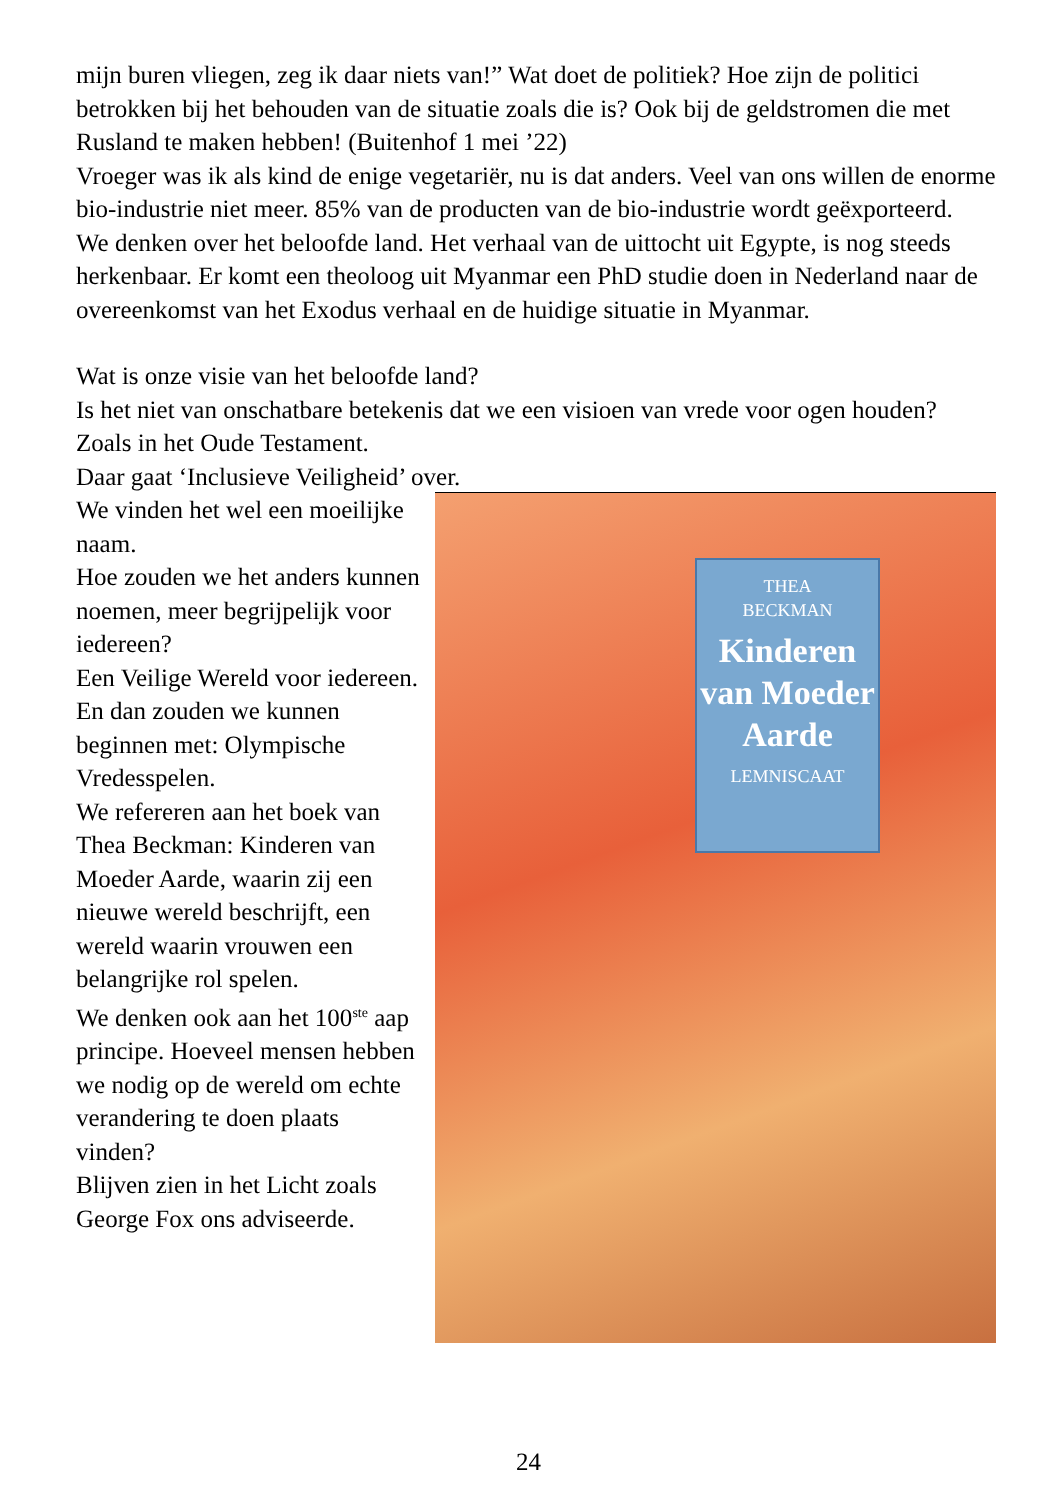mijn buren vliegen, zeg ik daar niets van!” Wat doet de politiek? Hoe zijn de politici betrokken bij het behouden van de situatie zoals die is? Ook bij de geldstromen die met Rusland te maken hebben! (Buitenhof 1 mei ’22)
Vroeger was ik als kind de enige vegetariër, nu is dat anders. Veel van ons willen de enorme bio-industrie niet meer. 85% van de producten van de bio-industrie wordt geëxporteerd.
We denken over het beloofde land. Het verhaal van de uittocht uit Egypte, is nog steeds herkenbaar. Er komt een theoloog uit Myanmar een PhD studie doen in Nederland naar de overeenkomst van het Exodus verhaal en de huidige situatie in Myanmar.
Wat is onze visie van het beloofde land?
Is het niet van onschatbare betekenis dat we een visioen van vrede voor ogen houden? Zoals in het Oude Testament.
Daar gaat ‘Inclusieve Veiligheid’ over.
We vinden het wel een moeilijke naam.
Hoe zouden we het anders kunnen noemen, meer begrijpelijk voor iedereen?
Een Veilige Wereld voor iedereen.
En dan zouden we kunnen beginnen met: Olympische Vredesspelen.
We refereren aan het boek van Thea Beckman: Kinderen van Moeder Aarde, waarin zij een nieuwe wereld beschrijft, een wereld waarin vrouwen een belangrijke rol spelen.
We denken ook aan het 100<sup>ste</sup> aap principe. Hoeveel mensen hebben we nodig op de wereld om echte verandering te doen plaats vinden?
Blijven zien in het Licht zoals George Fox ons adviseerde.
THEA
BECKMAN
Kinderen van Moeder Aarde
LEMNISCAAT
24